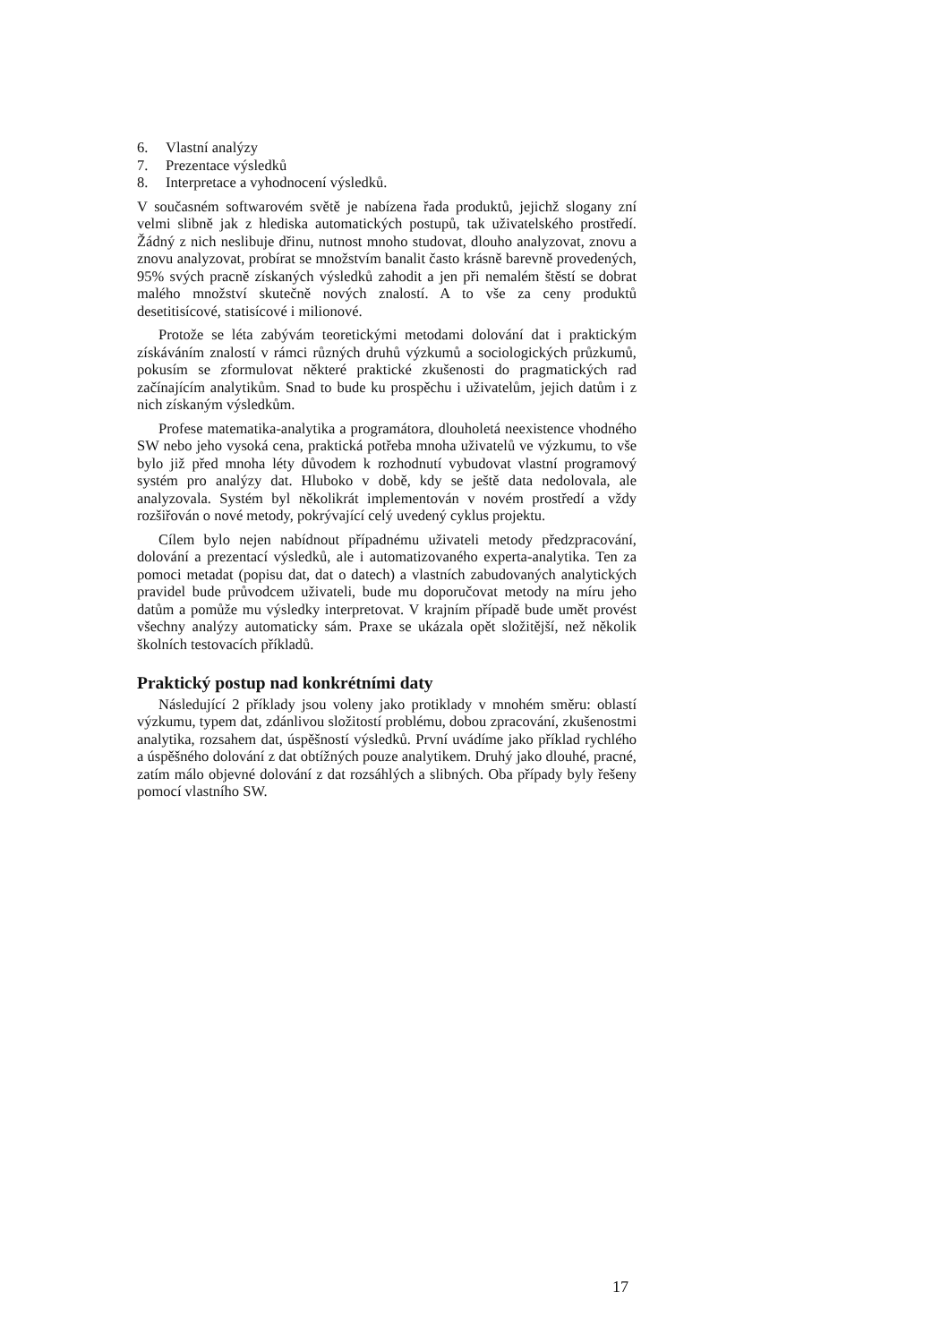6. Vlastní analýzy
7. Prezentace výsledků
8. Interpretace a vyhodnocení výsledků.
V současném softwarovém světě je nabízena řada produktů, jejichž slogany zní velmi slibně jak z hlediska automatických postupů, tak uživatelského prostředí. Žádný z nich neslibuje dřinu, nutnost mnoho studovat, dlouho analyzovat, znovu a znovu analyzovat, probírat se množstvím banalit často krásně barevně provedených, 95% svých pracně získaných výsledků zahodit a jen při nemalém štěstí se dobrat malého množství skutečně nových znalostí. A to vše za ceny produktů desetitisícové, statisícové i milionové.
Protože se léta zabývám teoretickými metodami dolování dat i praktickým získáváním znalostí v rámci různých druhů výzkumů a sociologických průzkumů, pokusím se zformulovat některé praktické zkušenosti do pragmatických rad začínajícím analytikům. Snad to bude ku prospěchu i uživatelům, jejich datům i z nich získaným výsledkům.
Profese matematika-analytika a programátora, dlouholetá neexistence vhodného SW nebo jeho vysoká cena, praktická potřeba mnoha uživatelů ve výzkumu, to vše bylo již před mnoha léty důvodem k rozhodnutí vybudovat vlastní programový systém pro analýzy dat. Hluboko v době, kdy se ještě data nedolovala, ale analyzovala. Systém byl několikrát implementován v novém prostředí a vždy rozšiřován o nové metody, pokrývající celý uvedený cyklus projektu.
Cílem bylo nejen nabídnout případnému uživateli metody předzpracování, dolování a prezentací výsledků, ale i automatizovaného experta-analytika. Ten za pomoci metadat (popisu dat, dat o datech) a vlastních zabudovaných analytických pravidel bude průvodcem uživateli, bude mu doporučovat metody na míru jeho datům a pomůže mu výsledky interpretovat. V krajním případě bude umět provést všechny analýzy automaticky sám. Praxe se ukázala opět složitější, než několik školních testovacích příkladů.
Praktický postup nad konkrétními daty
Následující 2 příklady jsou voleny jako protiklady v mnohém směru: oblastí výzkumu, typem dat, zdánlivou složitostí problému, dobou zpracování, zkušenostmi analytika, rozsahem dat, úspěšností výsledků. První uvádíme jako příklad rychlého a úspěšného dolování z dat obtížných pouze analytikem. Druhý jako dlouhé, pracné, zatím málo objevné dolování z dat rozsáhlých a slibných. Oba případy byly řešeny pomocí vlastního SW.
17